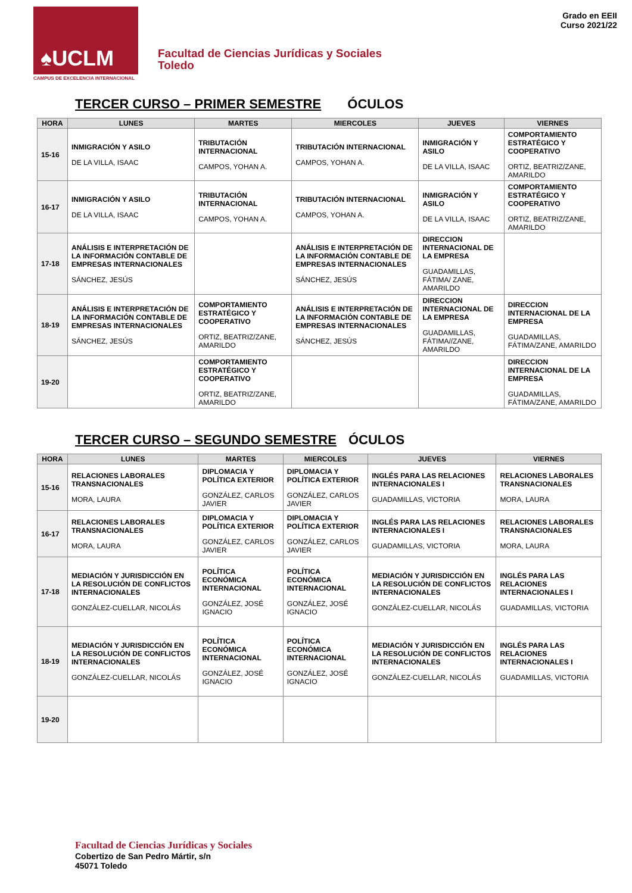♠UCLM
CAMPUS DE EXCELENCIA INTERNACIONAL
Facultad de Ciencias Jurídicas y Sociales
Toledo
Grado en EEII
Curso 2021/22
TERCER CURSO – PRIMER SEMESTRE ÓCULOS
| HORA | LUNES | MARTES | MIERCOLES | JUEVES | VIERNES |
| --- | --- | --- | --- | --- | --- |
| 15-16 | INMIGRACIÓN Y ASILO DE LA VILLA, ISAAC | TRIBUTACIÓN INTERNACIONAL CAMPOS, YOHAN A. | TRIBUTACIÓN INTERNACIONAL CAMPOS, YOHAN A. | INMIGRACIÓN Y ASILO DE LA VILLA, ISAAC | COMPORTAMIENTO ESTRATÉGICO Y COOPERATIVO ORTIZ, BEATRIZ/ZANE, AMARILDO |
| 16-17 | INMIGRACIÓN Y ASILO DE LA VILLA, ISAAC | TRIBUTACIÓN INTERNACIONAL CAMPOS, YOHAN A. | TRIBUTACIÓN INTERNACIONAL CAMPOS, YOHAN A. | INMIGRACIÓN Y ASILO DE LA VILLA, ISAAC | COMPORTAMIENTO ESTRATÉGICO Y COOPERATIVO ORTIZ, BEATRIZ/ZANE, AMARILDO |
| 17-18 | ANÁLISIS E INTERPRETACIÓN DE LA INFORMACIÓN CONTABLE DE EMPRESAS INTERNACIONALES SÁNCHEZ, JESÚS | | ANÁLISIS E INTERPRETACIÓN DE LA INFORMACIÓN CONTABLE DE EMPRESAS INTERNACIONALES SÁNCHEZ, JESÚS | DIRECCION INTERNACIONAL DE LA EMPRESA GUADAMILLAS, FÁTIMA/ ZANE, AMARILDO | |
| 18-19 | ANÁLISIS E INTERPRETACIÓN DE LA INFORMACIÓN CONTABLE DE EMPRESAS INTERNACIONALES SÁNCHEZ, JESÚS | COMPORTAMIENTO ESTRATÉGICO Y COOPERATIVO ORTIZ, BEATRIZ/ZANE, AMARILDO | ANÁLISIS E INTERPRETACIÓN DE LA INFORMACIÓN CONTABLE DE EMPRESAS INTERNACIONALES SÁNCHEZ, JESÚS | DIRECCION INTERNACIONAL DE LA EMPRESA GUADAMILLAS, FÁTIMA//ZANE, AMARILDO | DIRECCION INTERNACIONAL DE LA EMPRESA GUADAMILLAS, FÁTIMA/ZANE, AMARILDO |
| 19-20 | | COMPORTAMIENTO ESTRATÉGICO Y COOPERATIVO ORTIZ, BEATRIZ/ZANE, AMARILDO | | | DIRECCION INTERNACIONAL DE LA EMPRESA GUADAMILLAS, FÁTIMA/ZANE, AMARILDO |
TERCER CURSO – SEGUNDO SEMESTRE ÓCULOS
| HORA | LUNES | MARTES | MIERCOLES | JUEVES | VIERNES |
| --- | --- | --- | --- | --- | --- |
| 15-16 | RELACIONES LABORALES TRANSNACIONALES MORA, LAURA | DIPLOMACIA Y POLÍTICA EXTERIOR GONZÁLEZ, CARLOS JAVIER | DIPLOMACIA Y POLÍTICA EXTERIOR GONZÁLEZ, CARLOS JAVIER | INGLÉS PARA LAS RELACIONES INTERNACIONALES I GUADAMILLAS, VICTORIA | RELACIONES LABORALES TRANSNACIONALES MORA, LAURA |
| 16-17 | RELACIONES LABORALES TRANSNACIONALES MORA, LAURA | DIPLOMACIA Y POLÍTICA EXTERIOR GONZÁLEZ, CARLOS JAVIER | DIPLOMACIA Y POLÍTICA EXTERIOR GONZÁLEZ, CARLOS JAVIER | INGLÉS PARA LAS RELACIONES INTERNACIONALES I GUADAMILLAS, VICTORIA | RELACIONES LABORALES TRANSNACIONALES MORA, LAURA |
| 17-18 | MEDIACIÓN Y JURISDICCIÓN EN LA RESOLUCIÓN DE CONFLICTOS INTERNACIONALES GONZÁLEZ-CUELLAR, NICOLÁS | POLÍTICA ECONÓMICA INTERNACIONAL GONZÁLEZ, JOSÉ IGNACIO | POLÍTICA ECONÓMICA INTERNACIONAL GONZÁLEZ, JOSÉ IGNACIO | MEDIACIÓN Y JURISDICCIÓN EN LA RESOLUCIÓN DE CONFLICTOS INTERNACIONALES GONZÁLEZ-CUELLAR, NICOLÁS | INGLÉS PARA LAS RELACIONES INTERNACIONALES I GUADAMILLAS, VICTORIA |
| 18-19 | MEDIACIÓN Y JURISDICCIÓN EN LA RESOLUCIÓN DE CONFLICTOS INTERNACIONALES GONZÁLEZ-CUELLAR, NICOLÁS | POLÍTICA ECONÓMICA INTERNACIONAL GONZÁLEZ, JOSÉ IGNACIO | POLÍTICA ECONÓMICA INTERNACIONAL GONZÁLEZ, JOSÉ IGNACIO | MEDIACIÓN Y JURISDICCIÓN EN LA RESOLUCIÓN DE CONFLICTOS INTERNACIONALES GONZÁLEZ-CUELLAR, NICOLÁS | INGLÉS PARA LAS RELACIONES INTERNACIONALES I GUADAMILLAS, VICTORIA |
| 19-20 | | | | | |
Facultad de Ciencias Jurídicas y Sociales
Cobertizo de San Pedro Mártir, s/n
45071 Toledo